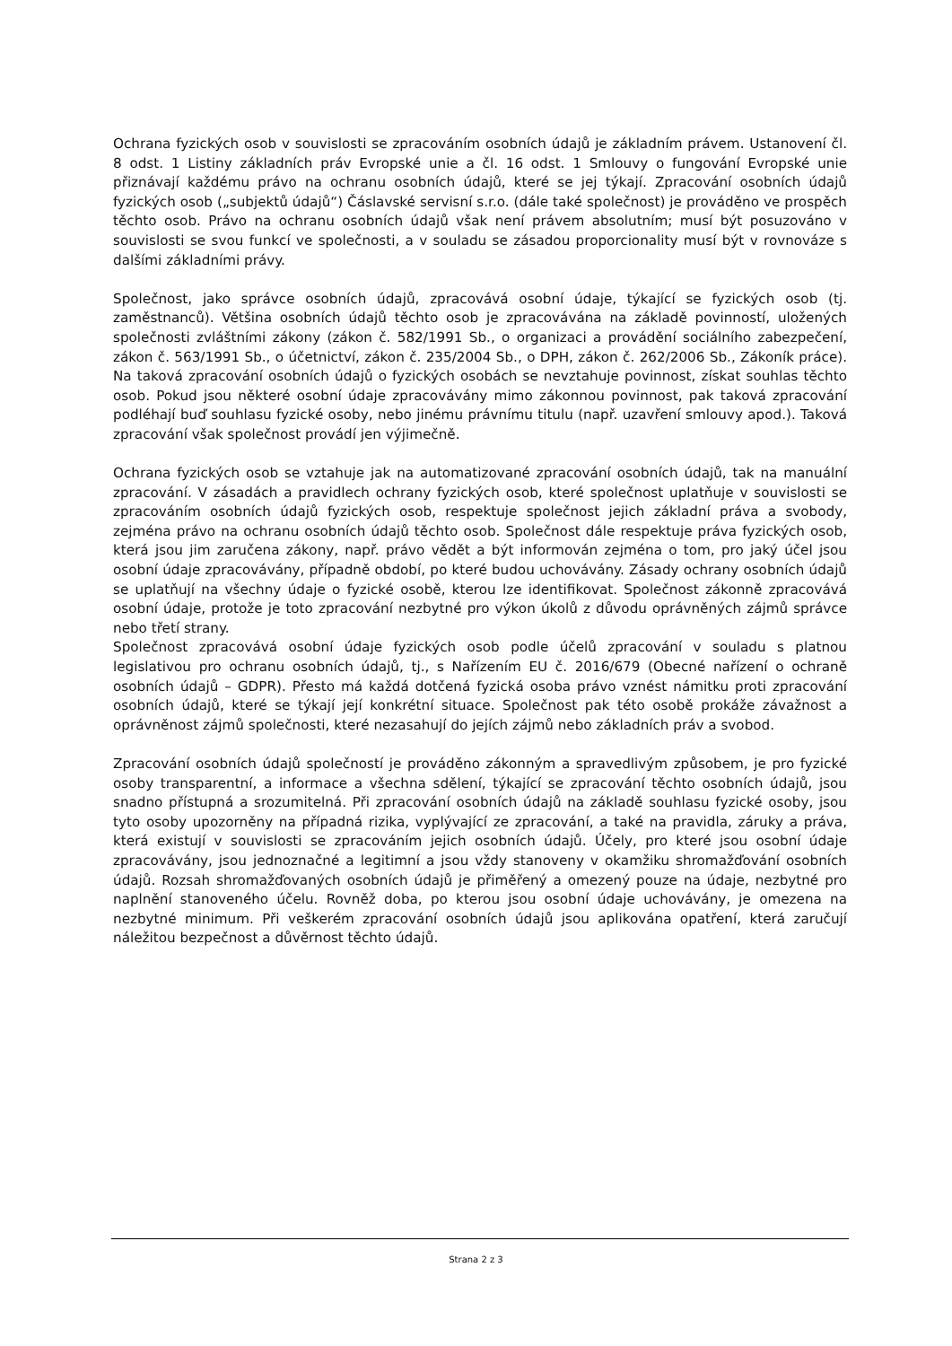Ochrana fyzických osob v souvislosti se zpracováním osobních údajů je základním právem. Ustanovení čl. 8 odst. 1 Listiny základních práv Evropské unie a čl. 16 odst. 1 Smlouvy o fungování Evropské unie přiznávají každému právo na ochranu osobních údajů, které se jej týkají. Zpracování osobních údajů fyzických osob („subjektů údajů“) Čáslavské servisní s.r.o. (dále také společnost) je prováděno ve prospěch těchto osob. Právo na ochranu osobních údajů však není právem absolutním; musí být posuzováno v souvislosti se svou funkcí ve společnosti, a v souladu se zásadou proporcionality musí být v rovnováze s dalšími základními právy.
Společnost, jako správce osobních údajů, zpracovává osobní údaje, týkající se fyzických osob (tj. zaměstnanců). Většina osobních údajů těchto osob je zpracovávána na základě povinností, uložených společnosti zvláštními zákony (zákon č. 582/1991 Sb., o organizaci a provádění sociálního zabezpečení, zákon č. 563/1991 Sb., o účetnictví, zákon č. 235/2004 Sb., o DPH, zákon č. 262/2006 Sb., Zákoník práce). Na taková zpracování osobních údajů o fyzických osobách se nevztahuje povinnost, získat souhlas těchto osob. Pokud jsou některé osobní údaje zpracovávány mimo zákonnou povinnost, pak taková zpracování podléhají buď souhlasu fyzické osoby, nebo jinému právnímu titulu (např. uzavření smlouvy apod.). Taková zpracování však společnost provádí jen výjimečně.
Ochrana fyzických osob se vztahuje jak na automatizované zpracování osobních údajů, tak na manuální zpracování. V zásadách a pravidlech ochrany fyzických osob, které společnost uplatňuje v souvislosti se zpracováním osobních údajů fyzických osob, respektuje společnost jejich základní práva a svobody, zejména právo na ochranu osobních údajů těchto osob. Společnost dále respektuje práva fyzických osob, která jsou jim zaručena zákony, např. právo vědět a být informován zejména o tom, pro jaký účel jsou osobní údaje zpracovávány, případně období, po které budou uchovávány. Zásady ochrany osobních údajů se uplatňují na všechny údaje o fyzické osobě, kterou lze identifikovat. Společnost zákonně zpracovává osobní údaje, protože je toto zpracování nezbytné pro výkon úkolů z důvodu oprávněných zájmů správce nebo třetí strany.
Společnost zpracovává osobní údaje fyzických osob podle účelů zpracování v souladu s platnou legislativou pro ochranu osobních údajů, tj., s Nařízením EU č. 2016/679 (Obecné nařízení o ochraně osobních údajů – GDPR). Přesto má každá dotčená fyzická osoba právo vznést námitku proti zpracování osobních údajů, které se týkají její konkrétní situace. Společnost pak této osobě prokáže závažnost a oprávněnost zájmů společnosti, které nezasahují do jejích zájmů nebo základních práv a svobod.
Zpracování osobních údajů společností je prováděno zákonným a spravedlivým způsobem, je pro fyzické osoby transparentní, a informace a všechna sdělení, týkající se zpracování těchto osobních údajů, jsou snadno přístupná a srozumitelná. Při zpracování osobních údajů na základě souhlasu fyzické osoby, jsou tyto osoby upozorněny na případná rizika, vyplývající ze zpracování, a také na pravidla, záruky a práva, která existují v souvislosti se zpracováním jejich osobních údajů. Účely, pro které jsou osobní údaje zpracovávány, jsou jednoznačné a legitimní a jsou vždy stanoveny v okamžiku shromažďování osobních údajů. Rozsah shromažďovaných osobních údajů je přiměřený a omezený pouze na údaje, nezbytné pro naplnění stanoveného účelu. Rovněž doba, po kterou jsou osobní údaje uchovávány, je omezena na nezbytné minimum. Při veškerém zpracování osobních údajů jsou aplikována opatření, která zaručují náležitou bezpečnost a důvěrnost těchto údajů.
Strana 2 z 3